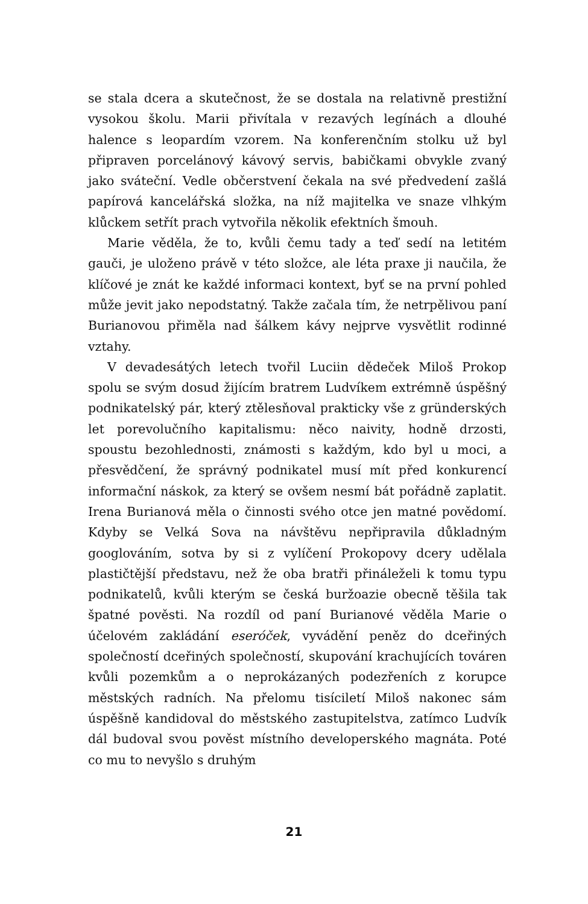se stala dcera a skutečnost, že se dostala na relativně prestižní vysokou školu. Marii přivítala v rezavých legínách a dlouhé halence s leopardím vzorem. Na konferenčním stolku už byl připraven porcelánový kávový servis, babičkami obvykle zvaný jako sváteční. Vedle občerstvení čekala na své předvedení zašlá papírová kancelářská složka, na níž majitelka ve snaze vlhkým klůckem setřít prach vytvořila několik efektních šmouh.
Marie věděla, že to, kvůli čemu tady a teď sedí na letitém gauči, je uloženo právě v této složce, ale léta praxe ji naučila, že klíčové je znát ke každé informaci kontext, byť se na první pohled může jevit jako nepodstatný. Takže začala tím, že netrpělivou paní Burianovou přiměla nad šálkem kávy nejprve vysvětlit rodinné vztahy.
V devadesátých letech tvořil Luciin dědeček Miloš Prokop spolu se svým dosud žijícím bratrem Ludvíkem extrémně úspěšný podnikatelský pár, který ztělesňoval prakticky vše z gründerských let porevolučního kapitalismu: něco naivity, hodně drzosti, spoustu bezohlednosti, známosti s každým, kdo byl u moci, a přesvědčení, že správný podnikatel musí mít před konkurencí informační náskok, za který se ovšem nesmí bát pořádně zaplatit. Irena Burianová měla o činnosti svého otce jen matné povědomí. Kdyby se Velká Sova na návštěvu nepřipravila důkladným googlováním, sotva by si z vylíčení Prokopovy dcery udělala plastičtější představu, než že oba bratři přináleželi k tomu typu podnikatelů, kvůli kterým se česká buržoazie obecně těšila tak špatné pověsti. Na rozdíl od paní Burianové věděla Marie o účelovém zakládání eseróček, vyvádění peněz do dceřiných společností dceřiných společností, skupování krachujících továren kvůli pozemkům a o neprokázaných podezřeních z korupce městských radních. Na přelomu tisíciletí Miloš nakonec sám úspěšně kandidoval do městského zastupitelstva, zatímco Ludvík dál budoval svou pověst místního developerského magnáta. Poté co mu to nevyšlo s druhým
21